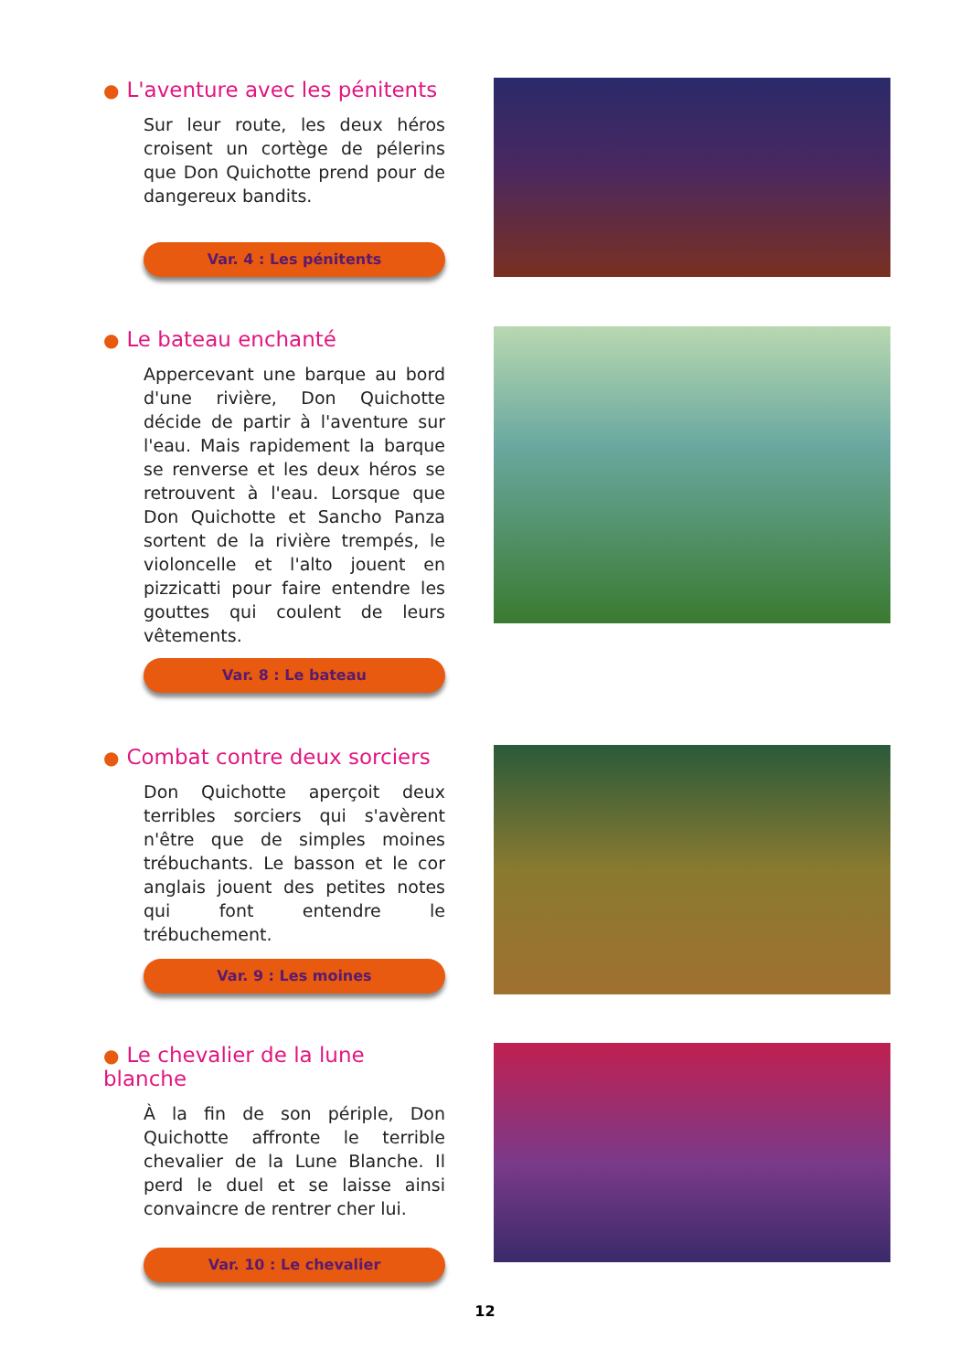● L'aventure avec les pénitents
Sur leur route, les deux héros croisent un cortège de pélerins que Don Quichotte prend pour de dangereux bandits.
Var. 4 : Les pénitents
● Le bateau enchanté
Appercevant une barque au bord d'une rivière, Don Quichotte décide de partir à l'aventure sur l'eau. Mais rapidement la barque se renverse et les deux héros se retrouvent à l'eau. Lorsque que Don Quichotte et Sancho Panza sortent de la rivière trempés, le violoncelle et l'alto jouent en pizzicatti pour faire entendre les gouttes qui coulent de leurs vêtements.
Var. 8 : Le bateau
● Combat contre deux sorciers
Don Quichotte aperçoit deux terribles sorciers qui s'avèrent n'être que de simples moines trébuchants. Le basson et le cor anglais jouent des petites notes qui font entendre le trébuchement.
Var. 9 : Les moines
● Le chevalier de la lune blanche
À la fin de son périple, Don Quichotte affronte le terrible chevalier de la Lune Blanche. Il perd le duel et se laisse ainsi convaincre de rentrer cher lui.
Var. 10 : Le chevalier
12